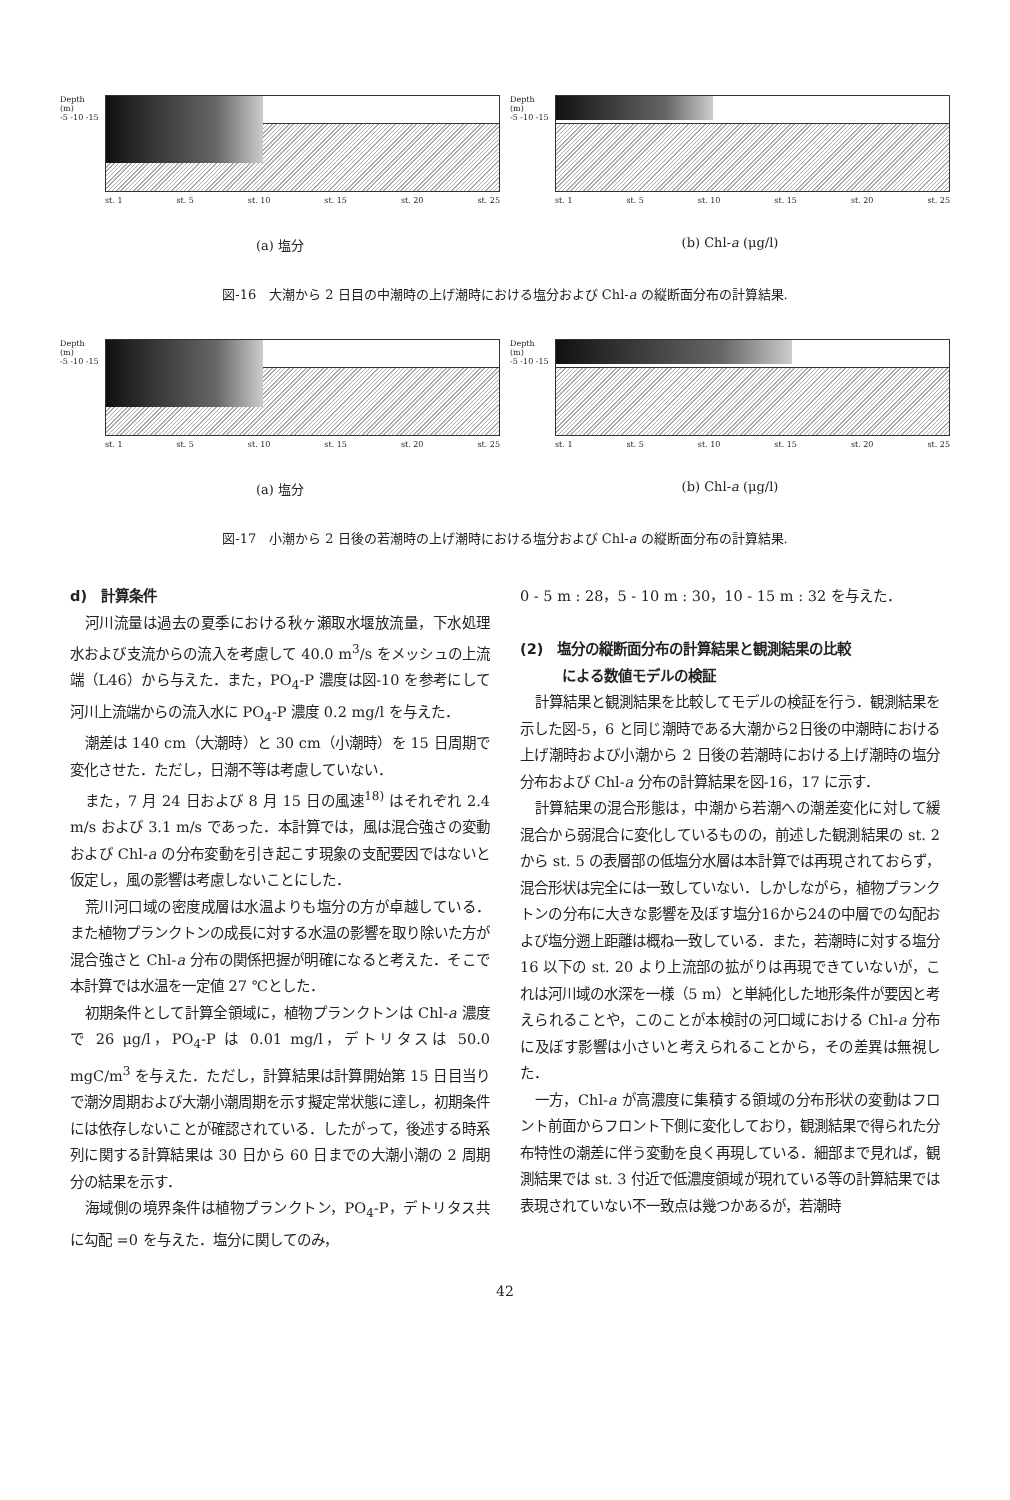Depth (m)
-5 -10 -15
st. 1 st. 5 st. 10 st. 15 st. 20 st. 25
(a) 塩分
Depth (m)
-5 -10 -15
st. 1 st. 5 st. 10 st. 15 st. 20 st. 25
(b) Chl-a (μg/l)
図-16　大潮から 2 日目の中潮時の上げ潮時における塩分および Chl-a の縦断面分布の計算結果.
Depth (m)
-5 -10 -15
st. 1 st. 5 st. 10 st. 15 st. 20 st. 25
(a) 塩分
Depth (m)
-5 -10 -15
st. 1 st. 5 st. 10 st. 15 st. 20 st. 25
(b) Chl-a (μg/l)
図-17　小潮から 2 日後の若潮時の上げ潮時における塩分および Chl-a の縦断面分布の計算結果.
d)　計算条件
河川流量は過去の夏季における秋ヶ瀬取水堰放流量，下水処理水および支流からの流入を考慮して 40.0 m<sup>3</sup>/s をメッシュの上流端（L46）から与えた．また，PO<sub>4</sub>-P 濃度は図-10 を参考にして河川上流端からの流入水に PO<sub>4</sub>-P 濃度 0.2 mg/l を与えた．
潮差は 140 cm（大潮時）と 30 cm（小潮時）を 15 日周期で変化させた．ただし，日潮不等は考慮していない．
また，7 月 24 日および 8 月 15 日の風速<sup>18)</sup> はそれぞれ 2.4 m/s および 3.1 m/s であった．本計算では，風は混合強さの変動および Chl-a の分布変動を引き起こす現象の支配要因ではないと仮定し，風の影響は考慮しないことにした．
荒川河口域の密度成層は水温よりも塩分の方が卓越している．また植物プランクトンの成長に対する水温の影響を取り除いた方が混合強さと Chl-a 分布の関係把握が明確になると考えた．そこで本計算では水温を一定値 27 ℃とした．
初期条件として計算全領域に，植物プランクトンは Chl-a 濃度で 26 μg/l，PO<sub>4</sub>-P は 0.01 mg/l，デトリタスは 50.0 mgC/m<sup>3</sup> を与えた．ただし，計算結果は計算開始第 15 日目当りで潮汐周期および大潮小潮周期を示す擬定常状態に達し，初期条件には依存しないことが確認されている．したがって，後述する時系列に関する計算結果は 30 日から 60 日までの大潮小潮の 2 周期分の結果を示す．
海域側の境界条件は植物プランクトン，PO<sub>4</sub>-P，デトリタス共に勾配 =0 を与えた．塩分に関してのみ，
0 - 5 m : 28，5 - 10 m : 30，10 - 15 m : 32 を与えた．
(2)　塩分の縦断面分布の計算結果と観測結果の比較
　　　による数値モデルの検証
計算結果と観測結果を比較してモデルの検証を行う．観測結果を示した図-5，6 と同じ潮時である大潮から2日後の中潮時における上げ潮時および小潮から 2 日後の若潮時における上げ潮時の塩分分布および Chl-a 分布の計算結果を図-16，17 に示す．
計算結果の混合形態は，中潮から若潮への潮差変化に対して緩混合から弱混合に変化しているものの，前述した観測結果の st. 2 から st. 5 の表層部の低塩分水層は本計算では再現されておらず，混合形状は完全には一致していない．しかしながら，植物プランクトンの分布に大きな影響を及ぼす塩分16から24の中層での勾配および塩分遡上距離は概ね一致している．また，若潮時に対する塩分 16 以下の st. 20 より上流部の拡がりは再現できていないが，これは河川域の水深を一様（5 m）と単純化した地形条件が要因と考えられることや，このことが本検討の河口域における Chl-a 分布に及ぼす影響は小さいと考えられることから，その差異は無視した．
一方，Chl-a が高濃度に集積する領域の分布形状の変動はフロント前面からフロント下側に変化しており，観測結果で得られた分布特性の潮差に伴う変動を良く再現している．細部まで見れば，観測結果では st. 3 付近で低濃度領域が現れている等の計算結果では表現されていない不一致点は幾つかあるが，若潮時
42